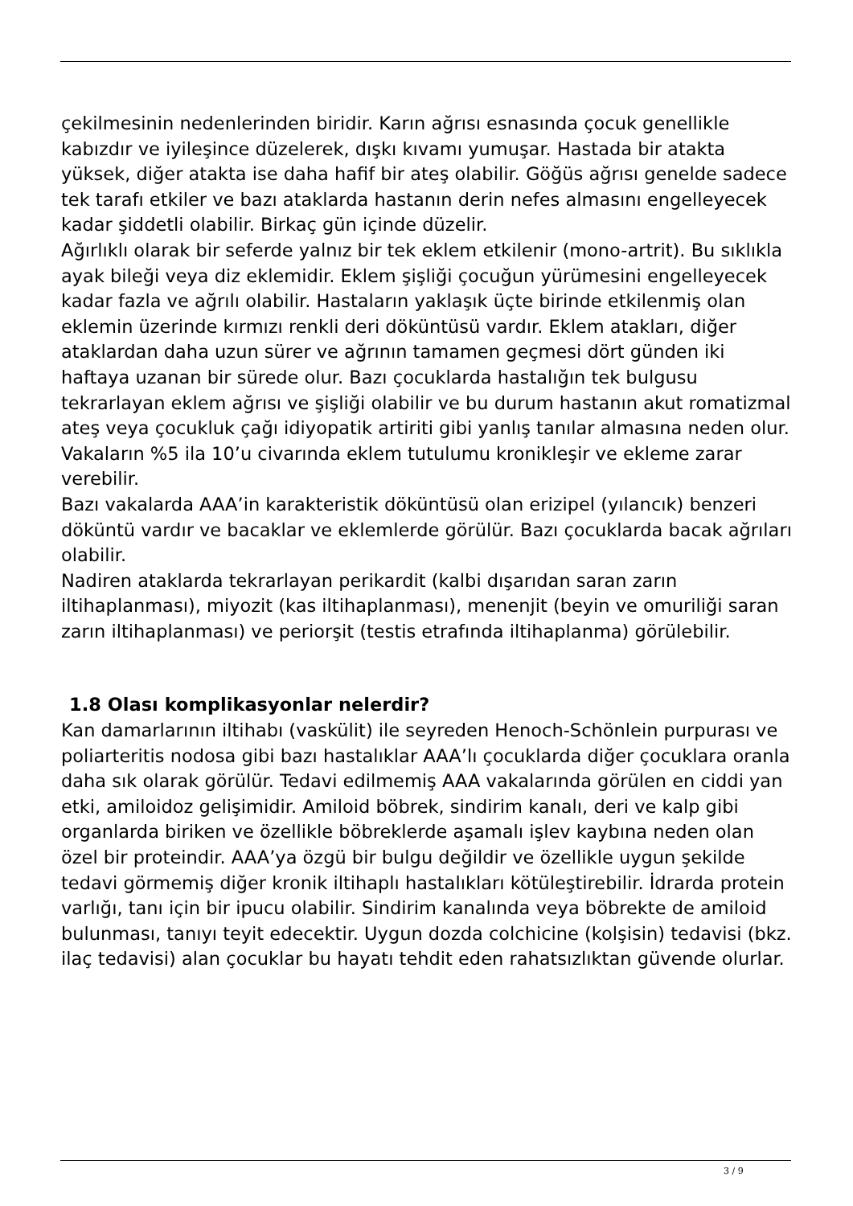çekilmesinin nedenlerinden biridir. Karın ağrısı esnasında çocuk genellikle kabızdır ve iyileşince düzelerek, dışkı kıvamı yumuşar. Hastada bir atakta yüksek, diğer atakta ise daha hafif bir ateş olabilir. Göğüs ağrısı genelde sadece tek tarafı etkiler ve bazı ataklarda hastanın derin nefes almasını engelleyecek kadar şiddetli olabilir. Birkaç gün içinde düzelir.
Ağırlıklı olarak bir seferde yalnız bir tek eklem etkilenir (mono-artrit). Bu sıklıkla ayak bileği veya diz eklemidir. Eklem şişliği çocuğun yürümesini engelleyecek kadar fazla ve ağrılı olabilir. Hastaların yaklaşık üçte birinde etkilenmiş olan eklemin üzerinde kırmızı renkli deri döküntüsü vardır. Eklem atakları, diğer ataklardan daha uzun sürer ve ağrının tamamen geçmesi dört günden iki haftaya uzanan bir sürede olur. Bazı çocuklarda hastalığın tek bulgusu tekrarlayan eklem ağrısı ve şişliği olabilir ve bu durum hastanın akut romatizmal ateş veya çocukluk çağı idiyopatik artiriti gibi yanlış tanılar almasına neden olur.
Vakaların %5 ila 10’u civarında eklem tutulumu kronikleşir ve ekleme zarar verebilir.
Bazı vakalarda AAA’in karakteristik döküntüsü olan erizipel (yılancık) benzeri döküntü vardır ve bacaklar ve eklemlerde görülür. Bazı çocuklarda bacak ağrıları olabilir.
Nadiren ataklarda tekrarlayan perikardit (kalbi dışarıdan saran zarın iltihaplanması), miyozit (kas iltihaplanması), menenjit (beyin ve omuriliği saran zarın iltihaplanması) ve periorşit (testis etrafında iltihaplanma) görülebilir.
1.8 Olası komplikasyonlar nelerdir?
Kan damarlarının iltihabı (vaskülit) ile seyreden Henoch-Schönlein purpurası ve poliarteritis nodosa gibi bazı hastalıklar AAA’lı çocuklarda diğer çocuklara oranla daha sık olarak görülür. Tedavi edilmemiş AAA vakalarında görülen en ciddi yan etki, amiloidoz gelişimidir. Amiloid böbrek, sindirim kanalı, deri ve kalp gibi organlarda biriken ve özellikle böbreklerde aşamalı işlev kaybına neden olan özel bir proteindir. AAA’ya özgü bir bulgu değildir ve özellikle uygun şekilde tedavi görmemiş diğer kronik iltihaplı hastalıkları kötüleştirebilir. İdrarda protein varlığı, tanı için bir ipucu olabilir. Sindirim kanalında veya böbrekte de amiloid bulunması, tanıyı teyit edecektir. Uygun dozda colchicine (kolşisin) tedavisi (bkz. ilaç tedavisi) alan çocuklar bu hayatı tehdit eden rahatsızlıktan güvende olurlar.
3 / 9